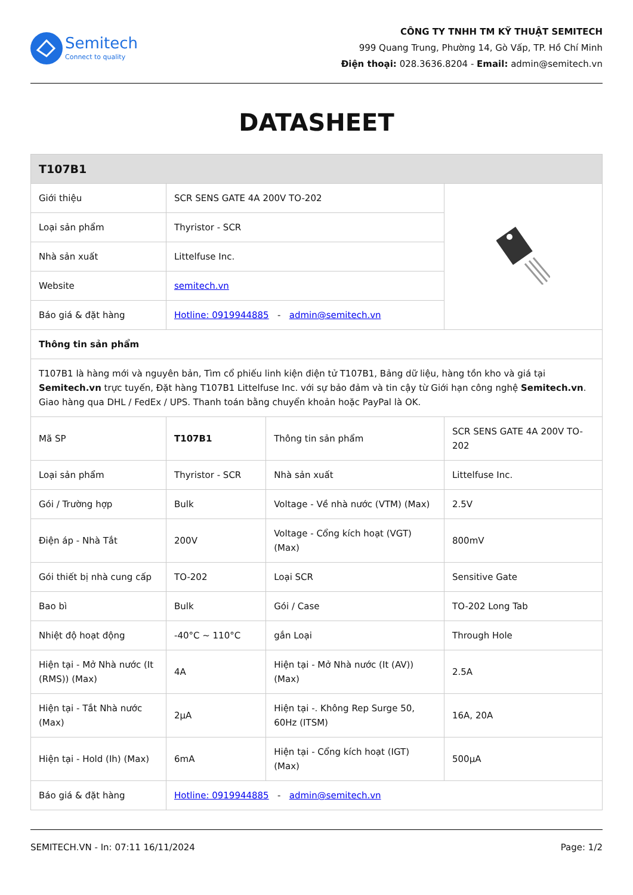Semitech
Connect to quality
CÔNG TY TNHH TM KỸ THUẬT SEMITECH
999 Quang Trung, Phường 14, Gò Vấp, TP. Hồ Chí Minh
Điện thoại: 028.3636.8204 - Email: admin@semitech.vn
DATASHEET
| T107B1 | | | |
| --- | --- | --- | --- |
| Giới thiệu | SCR SENS GATE 4A 200V TO-202 | | |
| Loại sản phẩm | Thyristor - SCR | | |
| Nhà sản xuất | Littelfuse Inc. | | |
| Website | semitech.vn | | |
| Báo giá & đặt hàng | Hotline: 0919944885 - admin@semitech.vn | | |
| Thông tin sản phẩm | | | |
| T107B1 là hàng mới và nguyên bản, Tìm cổ phiếu linh kiện điện tử T107B1, Bảng dữ liệu, hàng tồn kho và giá tại Semitech.vn trực tuyến, Đặt hàng T107B1 Littelfuse Inc. với sự bảo đảm và tin cậy từ Giới hạn công nghệ Semitech.vn . Giao hàng qua DHL / FedEx / UPS. Thanh toán bằng chuyển khoản hoặc PayPal là OK. | | | |
| Mã SP | T107B1 | Thông tin sản phẩm | SCR SENS GATE 4A 200V TO-202 |
| Loại sản phẩm | Thyristor - SCR | Nhà sản xuất | Littelfuse Inc. |
| Gói / Trường hợp | Bulk | Voltage - Về nhà nước (VTM) (Max) | 2.5V |
| Điện áp - Nhà Tắt | 200V | Voltage - Cổng kích hoạt (VGT) (Max) | 800mV |
| Gói thiết bị nhà cung cấp | TO-202 | Loại SCR | Sensitive Gate |
| Bao bì | Bulk | Gói / Case | TO-202 Long Tab |
| Nhiệt độ hoạt động | -40°C ~ 110°C | gắn Loại | Through Hole |
| Hiện tại - Mở Nhà nước (It (RMS)) (Max) | 4A | Hiện tại - Mở Nhà nước (It (AV)) (Max) | 2.5A |
| Hiện tại - Tắt Nhà nước (Max) | 2µA | Hiện tại -. Không Rep Surge 50, 60Hz (ITSM) | 16A, 20A |
| Hiện tại - Hold (Ih) (Max) | 6mA | Hiện tại - Cổng kích hoạt (IGT) (Max) | 500µA |
| Báo giá & đặt hàng | Hotline: 0919944885 - admin@semitech.vn | | |
SEMITECH.VN - In: 07:11 16/11/2024 Page: 1/2